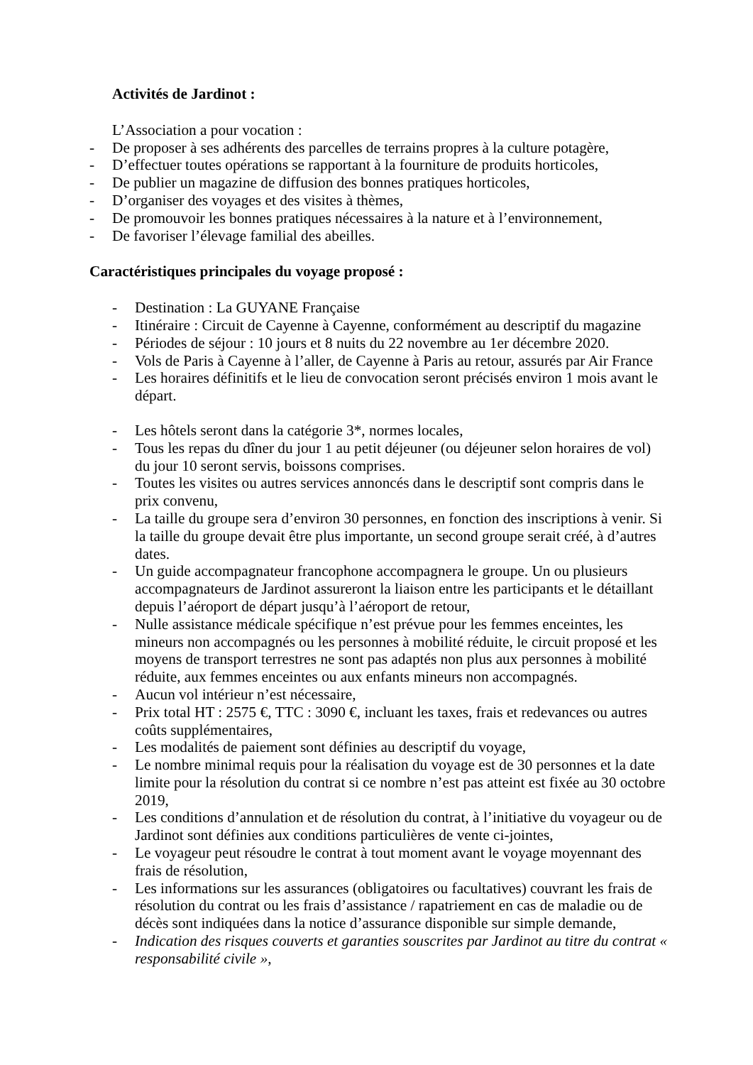Activités de Jardinot :
L’Association a pour vocation :
- De proposer à ses adhérents des parcelles de terrains propres à la culture potagère,
- D’effectuer toutes opérations se rapportant à la fourniture de produits horticoles,
- De publier un magazine de diffusion des bonnes pratiques horticoles,
- D’organiser des voyages et des visites à thèmes,
- De promouvoir les bonnes pratiques nécessaires à la nature et à l’environnement,
- De favoriser l’élevage familial des abeilles.
Caractéristiques principales du voyage proposé :
- Destination : La GUYANE Française
- Itinéraire : Circuit de Cayenne à Cayenne, conformément au descriptif du magazine
- Périodes de séjour : 10 jours et 8 nuits du 22 novembre au 1er décembre 2020.
- Vols de Paris à Cayenne à l’aller, de Cayenne à Paris au retour, assurés par Air France
- Les horaires définitifs et le lieu de convocation seront précisés environ 1 mois avant le départ.
- Les hôtels seront dans la catégorie 3*, normes locales,
- Tous les repas du dîner du jour 1 au petit déjeuner (ou déjeuner selon horaires de vol) du jour 10 seront servis, boissons comprises.
- Toutes les visites ou autres services annoncés dans le descriptif sont compris dans le prix convenu,
- La taille du groupe sera d’environ 30 personnes, en fonction des inscriptions à venir. Si la taille du groupe devait être plus importante, un second groupe serait créé, à d’autres dates.
- Un guide accompagnateur francophone accompagnera le groupe. Un ou plusieurs accompagnateurs de Jardinot assureront la liaison entre les participants et le détaillant depuis l’aéroport de départ jusqu’à l’aéroport de retour,
- Nulle assistance médicale spécifique n’est prévue pour les femmes enceintes, les mineurs non accompagnés ou les personnes à mobilité réduite, le circuit proposé et les moyens de transport terrestres ne sont pas adaptés non plus aux personnes à mobilité réduite, aux femmes enceintes ou aux enfants mineurs non accompagnés.
- Aucun vol intérieur n’est nécessaire,
- Prix total HT : 2575 €, TTC : 3090 €, incluant les taxes, frais et redevances ou autres coûts supplémentaires,
- Les modalités de paiement sont définies au descriptif du voyage,
- Le nombre minimal requis pour la réalisation du voyage est de 30 personnes et la date limite pour la résolution du contrat si ce nombre n’est pas atteint est fixée au 30 octobre 2019,
- Les conditions d’annulation et de résolution du contrat, à l’initiative du voyageur ou de Jardinot sont définies aux conditions particulières de vente ci-jointes,
- Le voyageur peut résoudre le contrat à tout moment avant le voyage moyennant des frais de résolution,
- Les informations sur les assurances (obligatoires ou facultatives) couvrant les frais de résolution du contrat ou les frais d’assistance / rapatriement en cas de maladie ou de décès sont indiquées dans la notice d’assurance disponible sur simple demande,
- Indication des risques couverts et garanties souscrites par Jardinot au titre du contrat « responsabilité civile »,